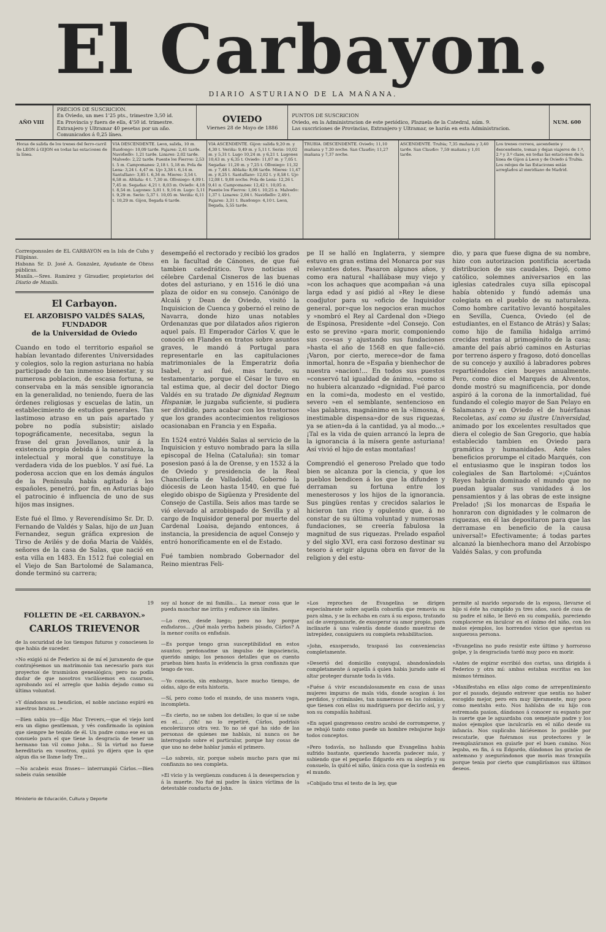El Carbayon.
DIARIO ASTURIANO DE LA MAÑANA.
| AÑO VIII | PRECIOS DE SUSCRICION. En Oviedo, un mes 1'25 pts., trimestre 3,50 id. En Provincia y fuera de ella, 4'50 id. trimestre. Extranjero y Ultramar 40 pesetas por un año. Comunicados á 0,25 línea. | OVIEDO Viernes 28 de Mayo de 1886 | PUNTOS DE SUSCRICION Oviedo, en la Administracion de este periódico, Plazuela de la Catedral, núm. 9. Las suscriciones de Provincias, Extranjero y Ultramar, se harán en esta Administracion. | NUM. 600 |
Horas de salida de los trenes del ferro-carril de LEON á GIJON en todas las estaciones de la línea.
VIA DESCENDENTE. Leon, salida, 10 m. Busdongo: 10,09 tarde. Pajares: 2,41 tarde. Navidiello: 1,21 tarde. Linares: 2,02 tarde. Malvedo: 2,22 tarde. Puente los Fierros: 2,53 t. 5 m. Campomanes: 2,18 t. 5,18 m. Pola de Lena: 3,24 t. 4,47 m. Ujo 3,38 t. 6,14 m. Santullano: 3,85 t. 6,34 m. Mieres: 3,54 t. 6,58 m. Ablaña: 4 t. 7,30 m. Olloniego: 4,09 t. 7,45 m. Segadas: 4,21 t. 8,03 m. Oviedo: 4,18 t. 8,54 m. Lugones: 5,01 t. 9,16 m. Lugo: 5,11 t. 9,29 m. Serin: 5,37 t. 10,05 m. Veriña: 6,11 t. 10,29 m. Gijon, llegada 6 tarde.
VIA ASCENDENTE. Gijon: salida 9,20 m. y 4,30 t. Veriña: 9,49 m. y 5,11 t. Serin: 10,02 m. y 5,31 t. Lugo 10,24 m. y 6,21 t. Lugones 10,43 m. y 6,35 t. Oviedo: 11,07 m. y 7,05 t. Segadas: 11,20 m. y 7,25 t. Olloniego: 11,32 m. y 7,48 t. Ablaña: 8,08 tarde. Mieres: 11,47 m. y 8,25 t. Santullano: 12,02 t. y 8,58 t. Ujo 12,08 t. 9,08 noche. Pola de Lena: 12,26 t. 9,41 n. Campomanes: 12,42 t. 10,05 n. Puente los Fierros: 1,06 t. 10,25 n. Malvedo: 1,37 t. Linares: 2,04 t. Navidiello: 2,49 t. Pajares: 3,31 t. Busdongo: 4,10 t. Leon, llegada, 5,55 tarde.
TRUBIA. DESCENDENTE. Oviedo; 11,10 mañana y 7.20 noche. San Claudio; 11,27 mañana y 7,37 noche.
ASCENDENTE. Trubia; 7,35 mañana y 3,40 tarde. San Claudio: 7,59 mañana y 1,01 tarde.
Los trenes correos, ascendente y descendente, toman y dejan viajeros de 1.ª, 2.ª y 3.ª clase, en todas las estaciones de la línea de Gijon á Leon y de Oviedo á Trubia. Los relojes de las Estaciones están arreglados al meridiano de Madrid.
Corresponsales de EL CARBAYON en la Isla de Cuba y Filipinas.
Habana Sr. D. José A. Gonzalez, Ayudante de Obras públicas.
Manila.—Sres. Ramirez y Giraudier, propietarios del Diario de Manila.
El Carbayon.
EL ARZOBISPO VALDÉS SALAS,
FUNDADOR
de la Universidad de Oviedo
Cuando en todo el territorio español se habían levantado diferentes Universidades y colegios, solo la region asturiana no había participado de tan inmenso bienestar, y su numerosa poblacion, de escasa fortuna, se conservaba en la más sensible ignorancia en la generalidad, no teniendo, fuera de las órdenes religiosas y escuelas de latin, un establecimiento de estudios generales. Tan lastimoso atraso en un país apartado y pobre no podía subsistir; aislado topográficamente, necesitaba, segun la frase del gran Jovellanos, unir á la existencia propia debida á la naturaleza, la intelectual y moral que constituye la verdadera vida de los pueblos. Y así fué. La poderosa accion que en los demás ángulos de la Península había agitado á los españoles, penetró, por fin, en Asturias bajo el patrocinio é influencia de uno de sus hijos mas insignes.
Este fué el Ilmo. y Reverendísimo Sr. Dr. D. Fernando de Valdés y Salas, hijo de un Juan Fernandez, segun gráfica expresion de Tirso de Avilés y de doña Maria de Valdés, señores de la casa de Salas, que nació en esta villa en 1483. En 1512 fué colegial en el Viejo de San Bartolomé de Salamanca, donde terminó su carrera;
desempeñó el rectorado y recibió los grados en la facultad de Cánones, de que fué tambien catedrático. Tuvo noticias el célebre Cardenal Cisneros de las buenas dotes del asturiano, y en 1516 le dió una plaza de oidor en su consejo. Canónigo de Alcalá y Dean de Oviedo, visitó la Inquisicion de Cuenca y gobernó el reino de Navarra, donde hizo unas notables Ordenanzas que por dilatados años rigieron aquel país. El Emperador Cárlos V, que le conoció en Flandes en tratos sobre asuntos graves, le mandó á Portugal para representarle en las capitulaciones matrimoniales de la Emperatriz doña Isabel, y así fué, mas tarde, su testamentario, porque el César le tuvo en tal estima que, al decir del doctor Diego Valdés en su tratado De dignidad Regnum Hispaniæ, le juzgaba suficiente, si pudiera ser dividido, para acabar con los trastornos que los grandes acontecimientos religiosos ocasionaban en Francia y en España.
En 1524 entró Valdés Salas al servicio de la Inquisicion y estuvo nombrado para la silla episcopal de Helna (Cataluña): sin tomar posesion pasó á la de Orense, y en 1532 á la de Oviedo y presidencia de la Real Chancillería de Valladolid. Gobernó la diócesis de Leon hasta 1540, en que fué elegido obispo de Sigüenza y Presidente del Consejo de Castilla. Seis años mas tarde se vió elevado al arzobispado de Sevilla y al cargo de Inquisidor general por muerte del Cardenal Loaisa, dejando entonces, á instancia, la presidencia de aquel Consejo y entró honoríficamente en el de Estado.
Fué tambien nombrado Gobernador del Reino mientras Feli-
pe II se halló en Inglaterra, y siempre estuvo en gran estima del Monarca por sus relevantes dotes. Pasaron algunos años, y como era natural «hallábase muy viejo y »con los achaques que acompañan »á una larga edad y así pidió al »Rey le diese coadjutor para su »oficio de Inquisidor general, por»que los negocios eran muchos y »nombró el Rey al Cardenal don »Diego de Espinosa, Presidente »del Consejo. Con esto se previno »para morir, componiendo sus co»sas y ajustando sus fundaciones »hasta el año de 1568 en que falle»ció. ¡Varon, por cierto, merece»dor de fama inmortal, honra de »España y bienhechor de nuestra »nacion!... En todos sus puestos »conservó tal igualdad de ánimo, »como si no hubiera alcanzado »dignidad. Fué parco en la comi»da, modesto en el vestido, severo »en el semblante, sentencioso en »las palabras, magnánimo en la »limosna, é inestimable dispensa»dor de sus riquezas, ya se atien»da á la cantidad, ya al modo...» ¡Tal es la vida de quien arrancó la lepra de la ignorancia á la mísera gente asturiana! Así vivió el hijo de estas montañas!
Comprendió el generoso Prelado que todo bien se alcanza por la ciencia, y que los pueblos bendicen á los que la difunden y derraman su fortuna entre los menesterosos y los hijos de la ignorancia. Sus pingües rentas y crecidos salarios le hicieron tan rico y opulento que, á no constar de su última voluntad y numerosas fundaciones, se creería fabulosa la magnitud de sus riquezas. Prelado español y del siglo XVI, era casi forzoso destinar su tesoro á erigir alguna obra en favor de la religion y del estu-
dio, y para que fuese digna de su nombre, hizo con autorizacion pontificia acertada distribucion de sus caudales. Dejó, como católico, solemnes aniversarios en las iglesias catedrales cuya silla episcopal había obtenido y fundó además una colegiata en el pueblo de su naturaleza. Como hombre caritativo levantó hospitales en Sevilla, Cuenca, Oviedo (el de estudiantes, en el Estanco de Atrás) y Salas; como hijo de familia hidalga arrimó crecidas rentas al primogénito de la casa; amante del país abrió caminos en Asturias por terreno áspero y fragoso, dotó doncellas de su concejo y auxilió á labradores pobres repartiéndoles cien bueyes anualmente. Pero, como dice el Marqués de Alventos, donde mostró su magnificencia, por donde aspiró á la corona de la inmortalidad, fué fundando el colegio mayor de San Pelayo en Salamanca y en Oviedo el de huérfanas Recoletas, así como su ilustre Universidad, animado por los excelentes resultados que diera el colegio de San Gregorio, que había establecido tambien en Oviedo para gramática y humanidades. Ante tales beneficios prorumpe el citado Marqués, con el entusiasmo que le inspiran todos los colegiales de San Bartolomé: «¡Cuántos Reyes habrán dominado el mundo que no puedan igualar sus vanidades á los pensamientos y á las obras de este insigne Prelado! ¡Si los monarcas de España le honraron con dignidades y le colmaron de riquezas, en él las depositaron para que las derramase en beneficio de la causa universal!» Efectivamente; á todas partes alcanzó la bienhechora mano del Arzobispo Valdés Salas, y con profunda
19
FOLLETIN DE «EL CARBAYON.»
CARLOS TRIEVENOR
de la oscuridad de los tiempos futuros y conociesen lo que habia de suceder.
»No exigió ni de Federico ni de mí el juramento de que contrajésemos un matrimonio tan necesario para sus proyectos de trasmision genealógica; pero no podia dudar de que nosotros vacilásemos en casarnos, aprobando así el arreglo que habia dejado como su última voluntad.
»Y dándonos su bendicion, el noble anciano espiró en nuestros brazos...»
—Bien sabia yo—dijo Mac Trevers,—que el viejo lord era un digno gentleman, y vés confirmado la opinion que siempre he tenido de él. Un padre como ese es un consuelo para el que tiene la desgracia de tener un hermano tan vil como John... Si la virtud no fuese hereditaria en vosotros, quizá yo dijera que la que algun dia se llame lady Tre...
—No acabeis esas frases— interrumpió Cárlos.—Bien sabeis cuán sensible
soy al honor de mi familia... La menor cosa que le pueda manchar me irrita y enfurece sin límites.
—Lo creo, desde luego; pero no hay porque enfadaros... ¿Qué mala yerba habeis pisado, Cárlos? A la menor cosita os enfadais.
—Es porque tengo gran susceptibilidad en estos asuntos; perdonadme un impulso de impaciencia, querido amigo; los penosos detalles que os cuento prueban bien hasta la evidencia la gran confianza que tengo de vos.
—Yo conocia, sin embargo, hace mucho tiempo, de oidas, algo de esta historia.
—Sí, pero como todo el mundo, de una manera vaga, incompleta.
—Es cierto, no se saben los detalles; lo que sí se sabe es el.... ¡Oh! no lo repetiré, Cárlos, podriais encolerizaros otra vez. Yo no sé qué ha sido de las personas de quienes me hablais, ni nunca os he interrogado sobre el particular, porque hay cosas de que uno no debe hablar jamás el primero.
—Lo sabreis, sir, porque sabeis mucho para que mi confianza no sea completa.
»El vicio y la vergüenza conducen á la desesperacion y á la muerte. No fué mi padre la única víctima de la detestable conducta de John.
»Los reproches de Evangelina se dirigen especialmente sobre aquella cobardía que removia su para alma, y se la echaba en cara á su esposo, tratando así de avergonzarle, de exasperar su amor propio, para inclinarle á una valentía donde dando muestras de intrepidez, consiguiera su completa rehabilitacion.
»John, exasperado, traspasó las conveniencias completamente.
»Desertó del domicilio conyugal, abandonándola completamente á aquella á quien habia jurado ante el altar proteger durante toda la vida.
»Fuése á vivir escandalosamente en casa de unas mujeres impuras de mala vida, donde acogian á los perdidos, y criminales, tan numerosos en las colonias, que tienen con ellas su madriguera por decirlo así, y y son su compañía habitual.
»En aquel gangrenoso centro acabó de corromperse, y se rebajó tanto como puede un hombre rebajarse bajo todos conceptos.
»Pero todavía, no hallando que Evangelina habia sufrido bastante, queriendo hacerla padecer más, y sabiendo que el pequeño Edgardo era su alegría y su consuelo, la quitó el niño, única cosa que la sostenia en el mundo.
»Cobijado tras el testo de la ley, que
permite al marido separado de la esposa, llevarse el hijo si éste ha cumplido ya tres años, sacó de casa de su padre el niño, le llevó en su compañía, pareciendo complacerse en inculcar en el ánimo del niño, con los malos ejemplos, los horrendos vicios que apestan su asquerosa persona.
»Evangelina no pudo resistir este último y horroroso golpe, y la desgraciada tardó muy poco en morir.
»Antes de espirar escribió dos cartas, una dirigida á Federico y otra mí: ambas estaban escritas en los mismos términos.
»Manifestaba en ellas algo como de arrepentimiento por el pasado, dejando entrever que sentia no haber escogido mejor, pero era muy lijeramente, muy poco como mentaba esto. Nos hablaba de su hijo con estremada pasion, dándonos á conocer su espanto por la suerte que le aguardaba con semejante padre y los malos ejemplos que inculcaría en el niño desde su infancia. Nos suplicaba hiciésemos lo posible por rescatarle, que fuéramos sus protectores y le reemplazáramos en guiarle por el buen camino. Nos legaba, en fin, á su Edgardo, dándonos las gracias de antemano y asegurándonos que moria mas tranquila porque tenia por cierto que cumpliríamos sus últimos deseos.
Ministerio de Educación, Cultura y Deporte